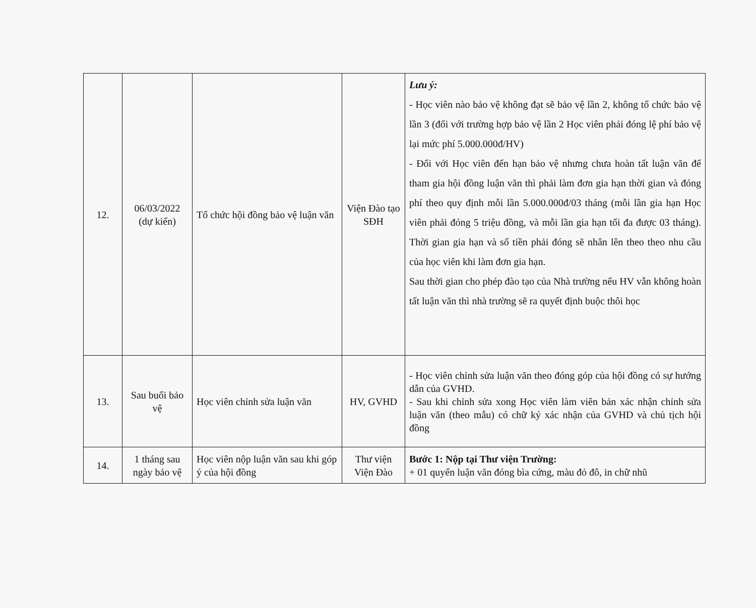| 12. | 06/03/2022 (dự kiến) | Tổ chức hội đồng bảo vệ luận văn | Viện Đào tạo SĐH | Lưu ý: - Học viên nào bảo vệ không đạt sẽ bảo vệ lần 2, không tổ chức bảo vệ lần 3 (đối với trường hợp bảo vệ lần 2 Học viên phải đóng lệ phí bảo vệ lại mức phí 5.000.000đ/HV) - Đối với Học viên đến hạn bảo vệ nhưng chưa hoàn tất luận văn để tham gia hội đồng luận văn thì phải làm đơn gia hạn thời gian và đóng phí theo quy định mỗi lần 5.000.000đ/03 tháng (mỗi lần gia hạn Học viên phải đóng 5 triệu đồng, và mỗi lần gia hạn tối đa được 03 tháng). Thời gian gia hạn và số tiền phải đóng sẽ nhân lên theo theo nhu cầu của học viên khi làm đơn gia hạn. Sau thời gian cho phép đào tạo của Nhà trường nếu HV vẫn không hoàn tất luận văn thì nhà trường sẽ ra quyết định buộc thôi học |
| 13. | Sau buổi bảo vệ | Học viên chỉnh sửa luận văn | HV, GVHD | - Học viên chỉnh sửa luận văn theo đóng góp của hội đồng có sự hướng dẫn của GVHD. - Sau khi chỉnh sửa xong Học viên làm viên bản xác nhận chỉnh sửa luận văn (theo mẫu) có chữ ký xác nhận của GVHD và chủ tịch hội đồng |
| 14. | 1 tháng sau ngày bảo vệ | Học viên nộp luận văn sau khi góp ý của hội đồng | Thư viện Viện Đào | Bước 1: Nộp tại Thư viện Trường: + 01 quyển luận văn đóng bìa cứng, màu đỏ đô, in chữ nhũ |